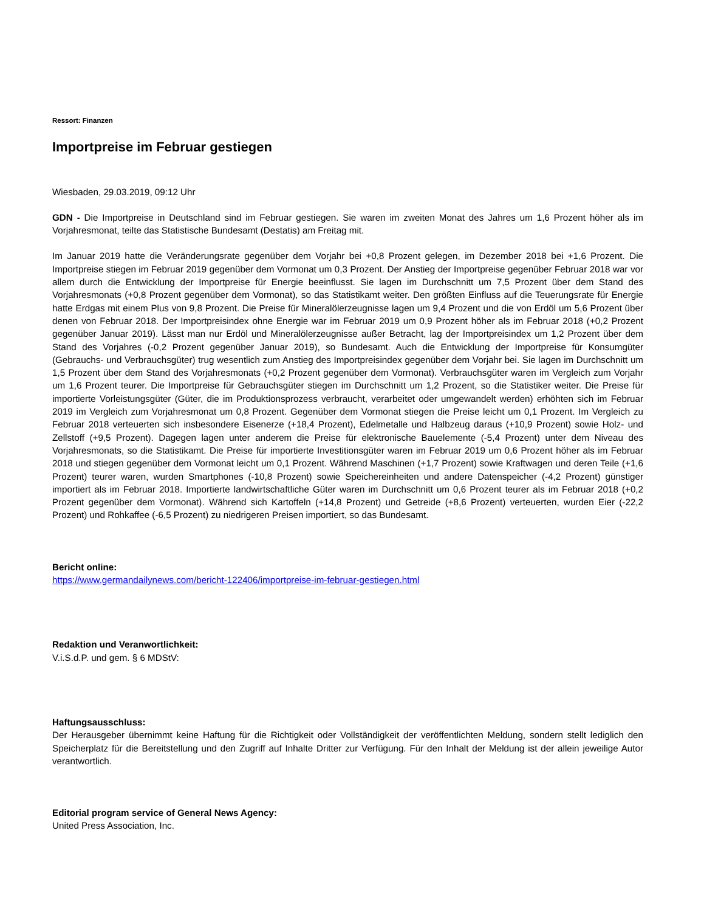Ressort: Finanzen
Importpreise im Februar gestiegen
Wiesbaden, 29.03.2019, 09:12 Uhr
GDN - Die Importpreise in Deutschland sind im Februar gestiegen. Sie waren im zweiten Monat des Jahres um 1,6 Prozent höher als im Vorjahresmonat, teilte das Statistische Bundesamt (Destatis) am Freitag mit.
Im Januar 2019 hatte die Veränderungsrate gegenüber dem Vorjahr bei +0,8 Prozent gelegen, im Dezember 2018 bei +1,6 Prozent. Die Importpreise stiegen im Februar 2019 gegenüber dem Vormonat um 0,3 Prozent. Der Anstieg der Importpreise gegenüber Februar 2018 war vor allem durch die Entwicklung der Importpreise für Energie beeinflusst. Sie lagen im Durchschnitt um 7,5 Prozent über dem Stand des Vorjahresmonats (+0,8 Prozent gegenüber dem Vormonat), so das Statistikamt weiter. Den größten Einfluss auf die Teuerungsrate für Energie hatte Erdgas mit einem Plus von 9,8 Prozent. Die Preise für Mineralölerzeugnisse lagen um 9,4 Prozent und die von Erdöl um 5,6 Prozent über denen von Februar 2018. Der Importpreisindex ohne Energie war im Februar 2019 um 0,9 Prozent höher als im Februar 2018 (+0,2 Prozent gegenüber Januar 2019). Lässt man nur Erdöl und Mineralölerzeugnisse außer Betracht, lag der Importpreisindex um 1,2 Prozent über dem Stand des Vorjahres (-0,2 Prozent gegenüber Januar 2019), so Bundesamt. Auch die Entwicklung der Importpreise für Konsumgüter (Gebrauchs- und Verbrauchsgüter) trug wesentlich zum Anstieg des Importpreisindex gegenüber dem Vorjahr bei. Sie lagen im Durchschnitt um 1,5 Prozent über dem Stand des Vorjahresmonats (+0,2 Prozent gegenüber dem Vormonat). Verbrauchsgüter waren im Vergleich zum Vorjahr um 1,6 Prozent teurer. Die Importpreise für Gebrauchsgüter stiegen im Durchschnitt um 1,2 Prozent, so die Statistiker weiter. Die Preise für importierte Vorleistungsgüter (Güter, die im Produktionsprozess verbraucht, verarbeitet oder umgewandelt werden) erhöhten sich im Februar 2019 im Vergleich zum Vorjahresmonat um 0,8 Prozent. Gegenüber dem Vormonat stiegen die Preise leicht um 0,1 Prozent. Im Vergleich zu Februar 2018 verteuerten sich insbesondere Eisenerze (+18,4 Prozent), Edelmetalle und Halbzeug daraus (+10,9 Prozent) sowie Holz- und Zellstoff (+9,5 Prozent). Dagegen lagen unter anderem die Preise für elektronische Bauelemente (-5,4 Prozent) unter dem Niveau des Vorjahresmonats, so die Statistikamt. Die Preise für importierte Investitionsgüter waren im Februar 2019 um 0,6 Prozent höher als im Februar 2018 und stiegen gegenüber dem Vormonat leicht um 0,1 Prozent. Während Maschinen (+1,7 Prozent) sowie Kraftwagen und deren Teile (+1,6 Prozent) teurer waren, wurden Smartphones (-10,8 Prozent) sowie Speichereinheiten und andere Datenspeicher (-4,2 Prozent) günstiger importiert als im Februar 2018. Importierte landwirtschaftliche Güter waren im Durchschnitt um 0,6 Prozent teurer als im Februar 2018 (+0,2 Prozent gegenüber dem Vormonat). Während sich Kartoffeln (+14,8 Prozent) und Getreide (+8,6 Prozent) verteuerten, wurden Eier (-22,2 Prozent) und Rohkaffee (-6,5 Prozent) zu niedrigeren Preisen importiert, so das Bundesamt.
Bericht online:
https://www.germandailynews.com/bericht-122406/importpreise-im-februar-gestiegen.html
Redaktion und Veranwortlichkeit:
V.i.S.d.P. und gem. § 6 MDStV:
Haftungsausschluss:
Der Herausgeber übernimmt keine Haftung für die Richtigkeit oder Vollständigkeit der veröffentlichten Meldung, sondern stellt lediglich den Speicherplatz für die Bereitstellung und den Zugriff auf Inhalte Dritter zur Verfügung. Für den Inhalt der Meldung ist der allein jeweilige Autor verantwortlich.
Editorial program service of General News Agency:
United Press Association, Inc.